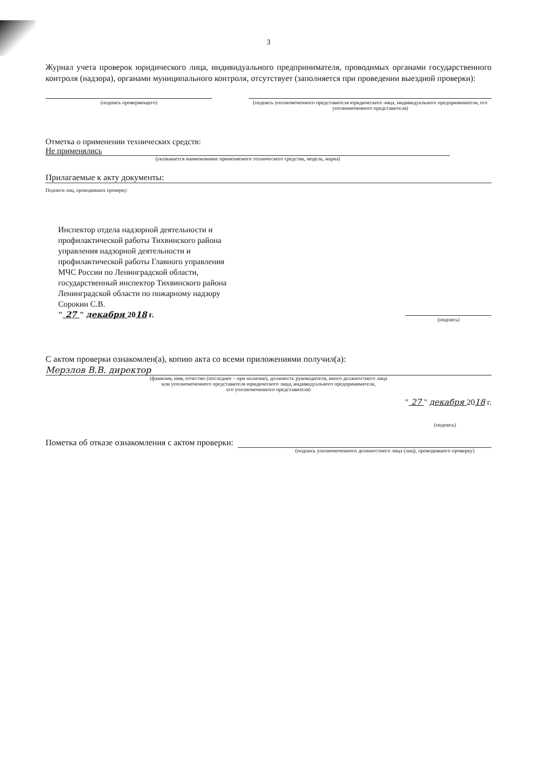3
Журнал учета проверок юридического лица, индивидуального предпринимателя, проводимых органами государственного контроля (надзора), органами муниципального контроля, отсутствует (заполняется при проведении выездной проверки):
(подпись проверяющего) (подпись уполномоченного представителя юридического лица, индивидуального предпринимателя, его уполномоченного представителя)
Отметка о применении технических средств:
Не применялись
(указывается наименование применяемого технического средства, модель, марка)
Прилагаемые к акту документы:
Подписи лиц, проводивших проверку:
Инспектор отдела надзорной деятельности и
профилактической работы Тихвинского района
управления надзорной деятельности и
профилактической работы Главного управления
МЧС России по Ленинградской области,
государственный инспектор Тихвинского района
Ленинградской области по пожарному надзору
Сорокин С.В.
" 27 " декабря 2018 г.
(подпись)
С актом проверки ознакомлен(а), копию акта со всеми приложениями получил(а):
Мерзлов В.В. директор
(фамилия, имя, отчество (последнее – при наличии), должность руководителя, иного должностного лица
или уполномоченного представителя юридического лица, индивидуального предпринимателя,
его уполномоченного представителя)
" 27 " декабря 2018 г.
(подпись)
Пометка об отказе ознакомления с актом проверки:
(подпись уполномоченного должностного лица (лиц), проводившего проверку)